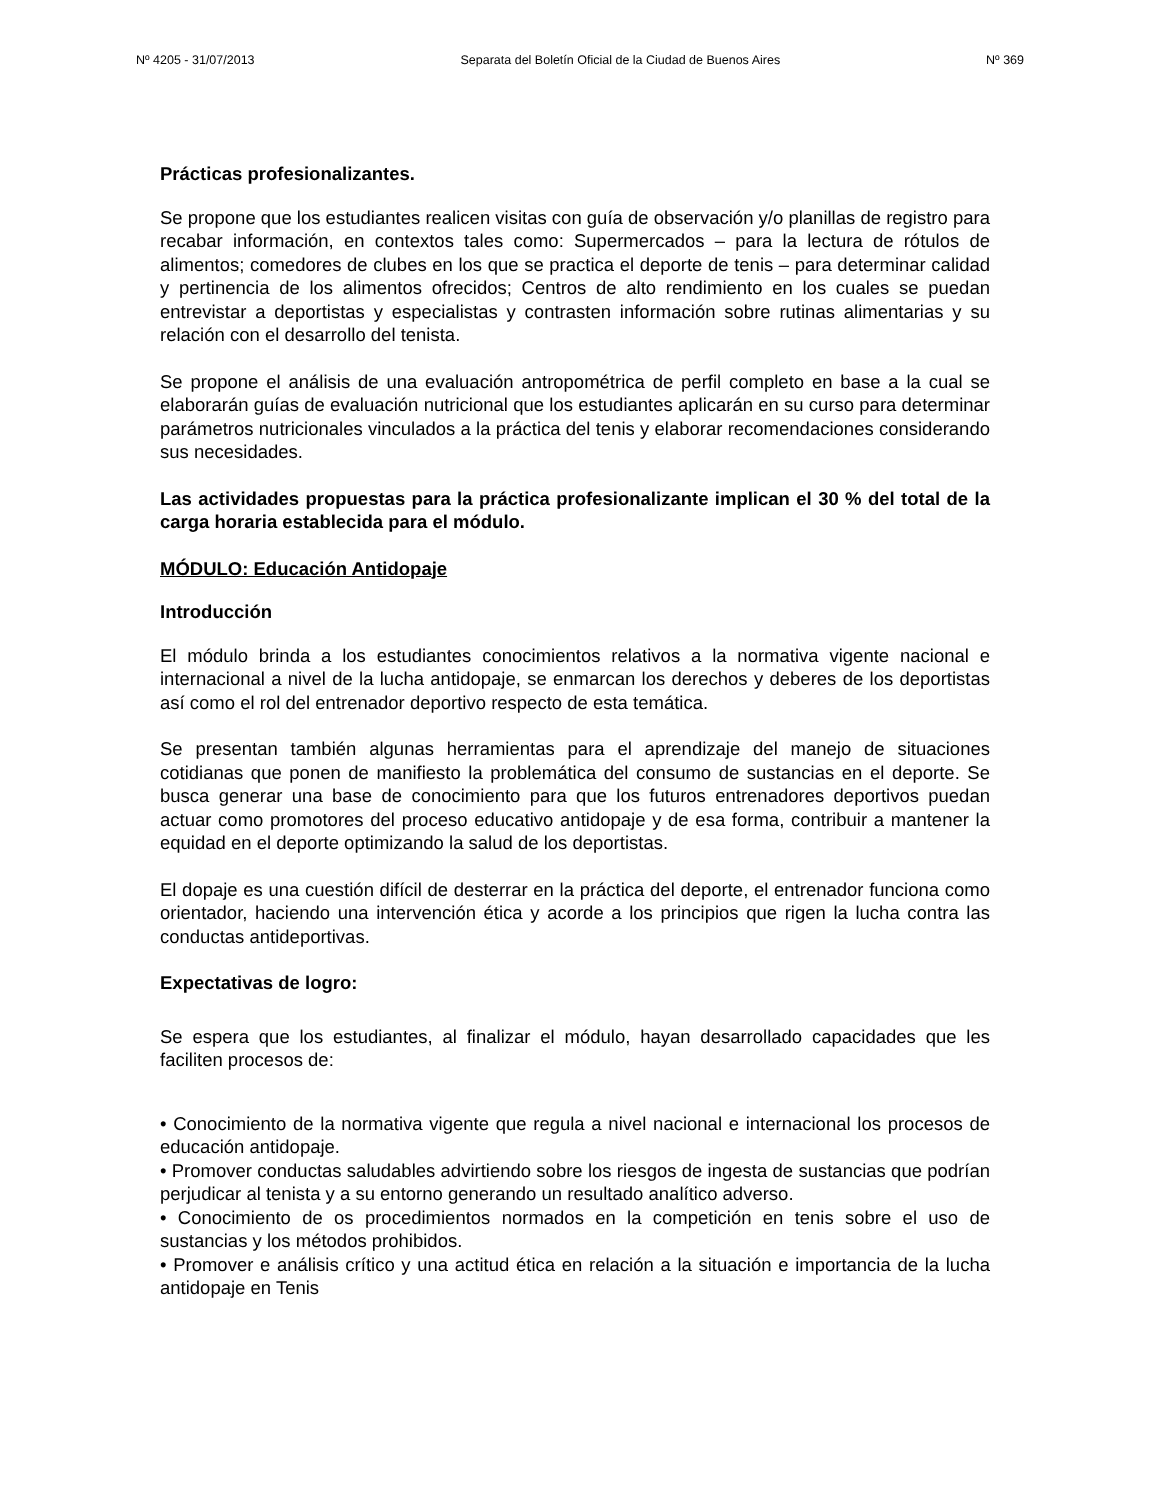Nº 4205 - 31/07/2013 Separata del Boletín Oficial de la Ciudad de Buenos Aires Nº 369
Prácticas profesionalizantes.
Se propone que los estudiantes realicen visitas con guía de observación y/o planillas de registro para recabar información, en contextos tales como: Supermercados – para la lectura de rótulos de alimentos; comedores de clubes en los que se practica el deporte de tenis – para determinar calidad y pertinencia de los alimentos ofrecidos; Centros de alto rendimiento en los cuales se puedan entrevistar a deportistas y especialistas y contrasten información sobre rutinas alimentarias y su relación con el desarrollo del tenista.
Se propone el análisis de una evaluación antropométrica de perfil completo en base a la cual se elaborarán guías de evaluación nutricional que los estudiantes aplicarán en su curso para determinar parámetros nutricionales vinculados a la práctica del tenis y elaborar recomendaciones considerando sus necesidades.
Las actividades propuestas para la práctica profesionalizante implican el 30 % del total de la carga horaria establecida para el módulo.
MÓDULO: Educación Antidopaje
Introducción
El módulo brinda a los estudiantes conocimientos relativos a la normativa vigente nacional e internacional a nivel de la lucha antidopaje, se enmarcan los derechos y deberes de los deportistas así como el rol del entrenador deportivo respecto de esta temática.
Se presentan también algunas herramientas para el aprendizaje del manejo de situaciones cotidianas que ponen de manifiesto la problemática del consumo de sustancias en el deporte. Se busca generar una base de conocimiento para que los futuros entrenadores deportivos puedan actuar como promotores del proceso educativo antidopaje y de esa forma, contribuir a mantener la equidad en el deporte optimizando la salud de los deportistas.
El dopaje es una cuestión difícil de desterrar en la práctica del deporte, el entrenador funciona como orientador, haciendo una intervención ética y acorde a los principios que rigen la lucha contra las conductas antideportivas.
Expectativas de logro:
Se espera que los estudiantes, al finalizar el módulo, hayan desarrollado capacidades que les faciliten procesos de:
• Conocimiento de la normativa vigente que regula a nivel nacional e internacional los procesos de educación antidopaje.
• Promover conductas saludables advirtiendo sobre los riesgos de ingesta de sustancias que podrían perjudicar al tenista y a su entorno generando un resultado analítico adverso.
• Conocimiento de os procedimientos normados en la competición en tenis sobre el uso de sustancias y los métodos prohibidos.
• Promover e análisis crítico y una actitud ética en relación a la situación e importancia de la lucha antidopaje en Tenis